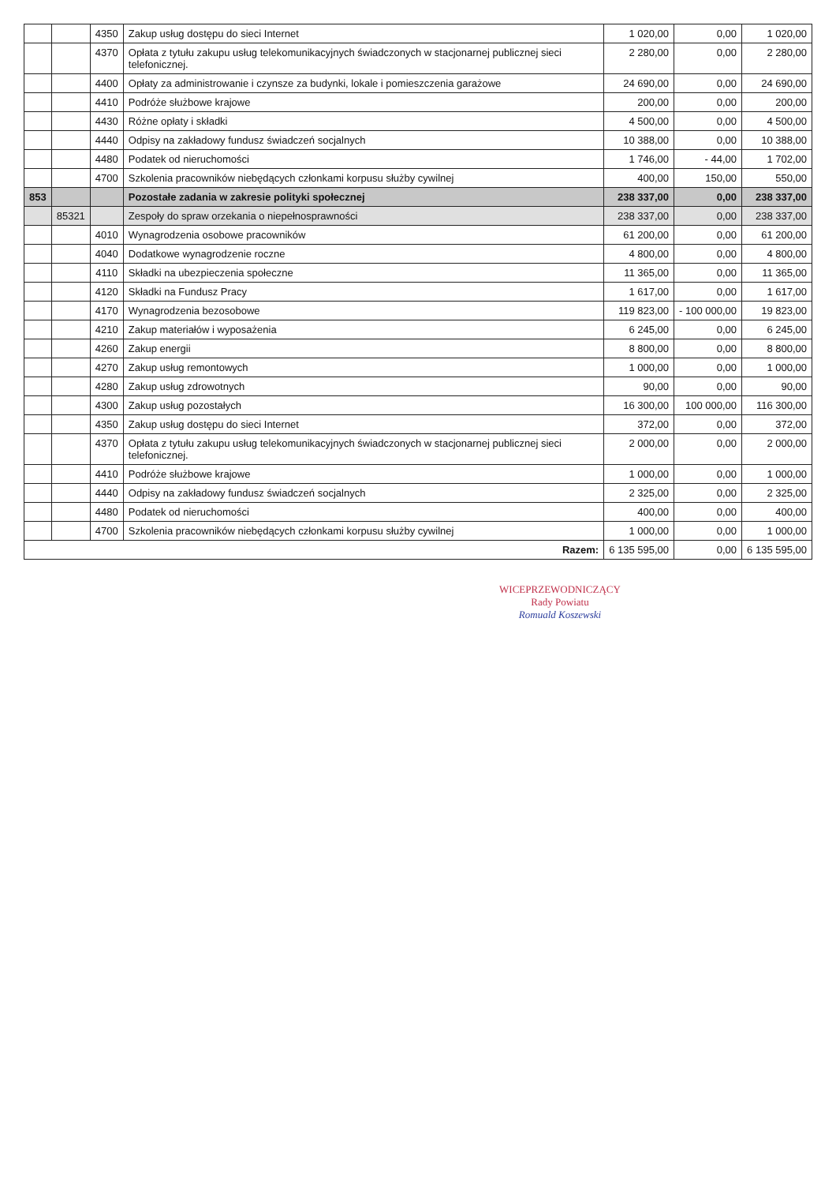| | | 4350 | Zakup usług dostępu do sieci Internet | 1 020,00 | 0,00 | 1 020,00 |
| | | 4370 | Opłata z tytułu zakupu usług telekomunikacyjnych świadczonych w stacjonarnej publicznej sieci telefonicznej. | 2 280,00 | 0,00 | 2 280,00 |
| | | 4400 | Opłaty za administrowanie i czynsze za budynki, lokale i pomieszczenia garażowe | 24 690,00 | 0,00 | 24 690,00 |
| | | 4410 | Podróże służbowe krajowe | 200,00 | 0,00 | 200,00 |
| | | 4430 | Różne opłaty i składki | 4 500,00 | 0,00 | 4 500,00 |
| | | 4440 | Odpisy na zakładowy fundusz świadczeń socjalnych | 10 388,00 | 0,00 | 10 388,00 |
| | | 4480 | Podatek od nieruchomości | 1 746,00 | - 44,00 | 1 702,00 |
| | | 4700 | Szkolenia pracowników niebędących członkami korpusu służby cywilnej | 400,00 | 150,00 | 550,00 |
| 853 | | | Pozostałe zadania w zakresie polityki społecznej | 238 337,00 | 0,00 | 238 337,00 |
| | 85321 | | Zespoły do spraw orzekania o niepełnosprawności | 238 337,00 | 0,00 | 238 337,00 |
| | | 4010 | Wynagrodzenia osobowe pracowników | 61 200,00 | 0,00 | 61 200,00 |
| | | 4040 | Dodatkowe wynagrodzenie roczne | 4 800,00 | 0,00 | 4 800,00 |
| | | 4110 | Składki na ubezpieczenia społeczne | 11 365,00 | 0,00 | 11 365,00 |
| | | 4120 | Składki na Fundusz Pracy | 1 617,00 | 0,00 | 1 617,00 |
| | | 4170 | Wynagrodzenia bezosobowe | 119 823,00 | - 100 000,00 | 19 823,00 |
| | | 4210 | Zakup materiałów i wyposażenia | 6 245,00 | 0,00 | 6 245,00 |
| | | 4260 | Zakup energii | 8 800,00 | 0,00 | 8 800,00 |
| | | 4270 | Zakup usług remontowych | 1 000,00 | 0,00 | 1 000,00 |
| | | 4280 | Zakup usług zdrowotnych | 90,00 | 0,00 | 90,00 |
| | | 4300 | Zakup usług pozostałych | 16 300,00 | 100 000,00 | 116 300,00 |
| | | 4350 | Zakup usług dostępu do sieci Internet | 372,00 | 0,00 | 372,00 |
| | | 4370 | Opłata z tytułu zakupu usług telekomunikacyjnych świadczonych w stacjonarnej publicznej sieci telefonicznej. | 2 000,00 | 0,00 | 2 000,00 |
| | | 4410 | Podróże służbowe krajowe | 1 000,00 | 0,00 | 1 000,00 |
| | | 4440 | Odpisy na zakładowy fundusz świadczeń socjalnych | 2 325,00 | 0,00 | 2 325,00 |
| | | 4480 | Podatek od nieruchomości | 400,00 | 0,00 | 400,00 |
| | | 4700 | Szkolenia pracowników niebędących członkami korpusu służby cywilnej | 1 000,00 | 0,00 | 1 000,00 |
| Razem: | | | | 6 135 595,00 | 0,00 | 6 135 595,00 |
WICEPRZEWODNICZĄCY
Rady Powiatu
Romuald Koszewski